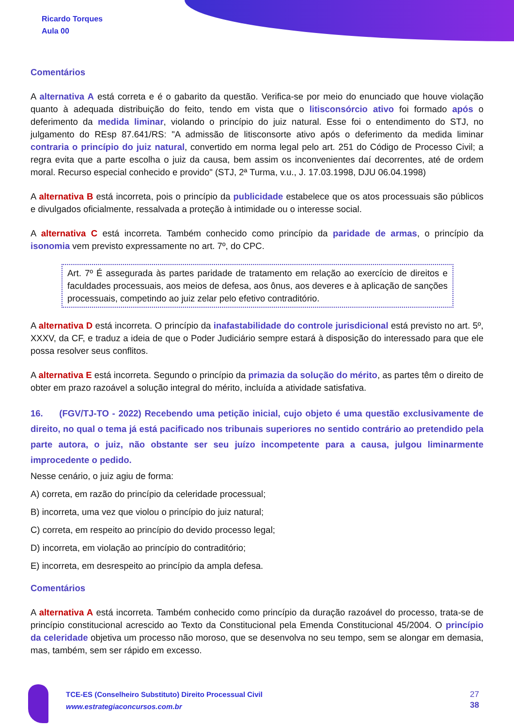Ricardo Torques
Aula 00
Comentários
A alternativa A está correta e é o gabarito da questão. Verifica-se por meio do enunciado que houve violação quanto à adequada distribuição do feito, tendo em vista que o litisconsórcio ativo foi formado após o deferimento da medida liminar, violando o princípio do juiz natural. Esse foi o entendimento do STJ, no julgamento do REsp 87.641/RS: "A admissão de litisconsorte ativo após o deferimento da medida liminar contraria o princípio do juiz natural, convertido em norma legal pelo art. 251 do Código de Processo Civil; a regra evita que a parte escolha o juiz da causa, bem assim os inconvenientes daí decorrentes, até de ordem moral. Recurso especial conhecido e provido" (STJ, 2ª Turma, v.u., J. 17.03.1998, DJU 06.04.1998)
A alternativa B está incorreta, pois o princípio da publicidade estabelece que os atos processuais são públicos e divulgados oficialmente, ressalvada a proteção à intimidade ou o interesse social.
A alternativa C está incorreta. Também conhecido como princípio da paridade de armas, o princípio da isonomia vem previsto expressamente no art. 7º, do CPC.
Art. 7º É assegurada às partes paridade de tratamento em relação ao exercício de direitos e faculdades processuais, aos meios de defesa, aos ônus, aos deveres e à aplicação de sanções processuais, competindo ao juiz zelar pelo efetivo contraditório.
A alternativa D está incorreta. O princípio da inafastabilidade do controle jurisdicional está previsto no art. 5º, XXXV, da CF, e traduz a ideia de que o Poder Judiciário sempre estará à disposição do interessado para que ele possa resolver seus conflitos.
A alternativa E está incorreta. Segundo o princípio da primazia da solução do mérito, as partes têm o direito de obter em prazo razoável a solução integral do mérito, incluída a atividade satisfativa.
16. (FGV/TJ-TO - 2022) Recebendo uma petição inicial, cujo objeto é uma questão exclusivamente de direito, no qual o tema já está pacificado nos tribunais superiores no sentido contrário ao pretendido pela parte autora, o juiz, não obstante ser seu juízo incompetente para a causa, julgou liminarmente improcedente o pedido.
Nesse cenário, o juiz agiu de forma:
A) correta, em razão do princípio da celeridade processual;
B) incorreta, uma vez que violou o princípio do juiz natural;
C) correta, em respeito ao princípio do devido processo legal;
D) incorreta, em violação ao princípio do contraditório;
E) incorreta, em desrespeito ao princípio da ampla defesa.
Comentários
A alternativa A está incorreta. Também conhecido como princípio da duração razoável do processo, trata-se de princípio constitucional acrescido ao Texto da Constitucional pela Emenda Constitucional 45/2004. O princípio da celeridade objetiva um processo não moroso, que se desenvolva no seu tempo, sem se alongar em demasia, mas, também, sem ser rápido em excesso.
TCE-ES (Conselheiro Substituto) Direito Processual Civil
www.estrategiaconcursos.com.br
27
38